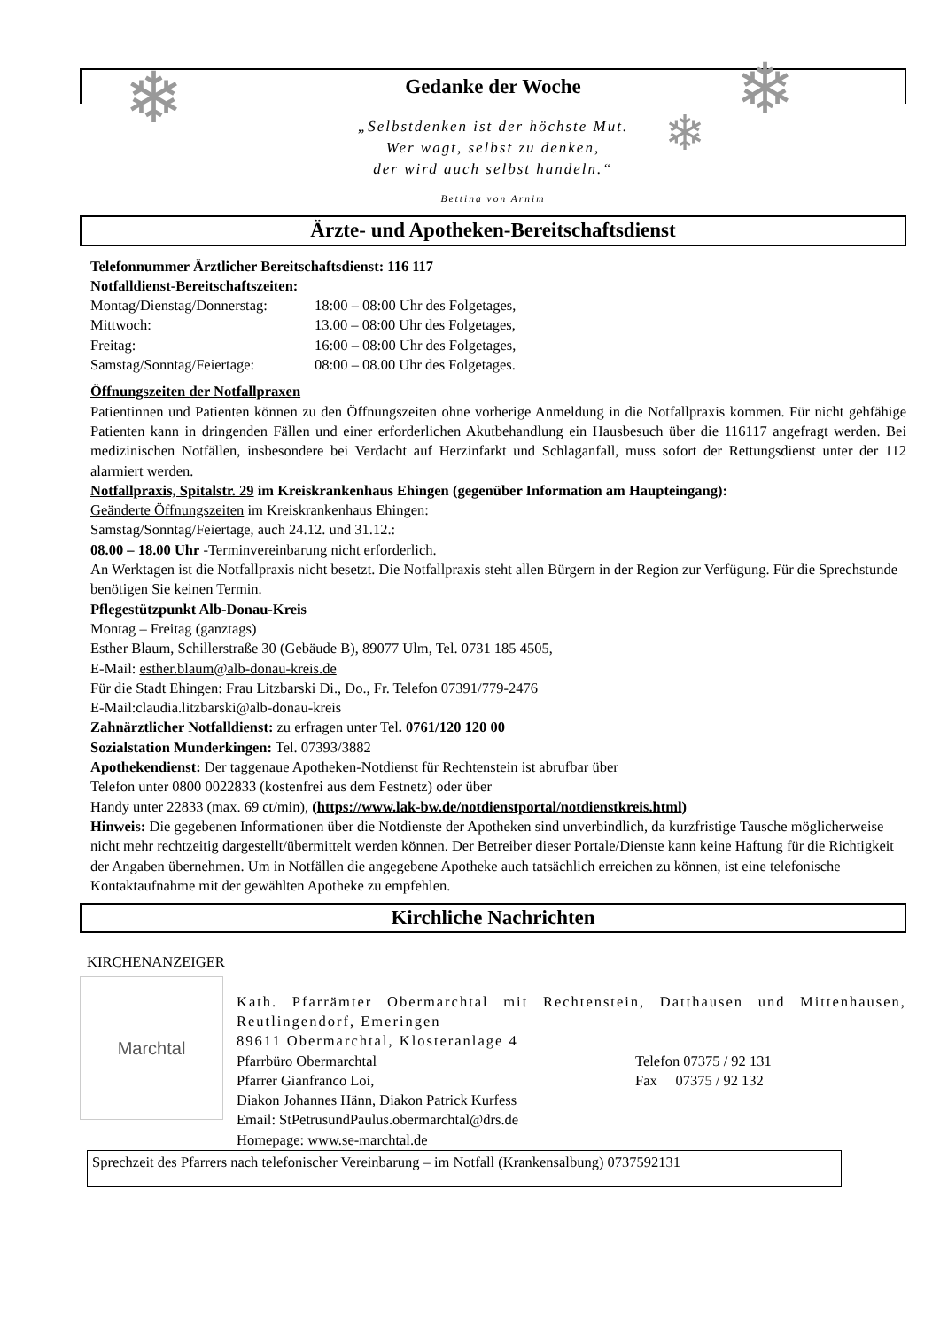Gedanke der Woche
❄ ❄
❄
„Selbstdenken ist der höchste Mut.
Wer wagt, selbst zu denken,
der wird auch selbst handeln.“
Bettina von Arnim
Ärzte- und Apotheken-Bereitschaftsdienst
Telefonnummer Ärztlicher Bereitschaftsdienst: 116 117
Notfalldienst-Bereitschaftszeiten:
| Montag/Dienstag/Donnerstag: | 18:00 – 08:00 Uhr des Folgetages, |
| Mittwoch: | 13.00 – 08:00 Uhr des Folgetages, |
| Freitag: | 16:00 – 08:00 Uhr des Folgetages, |
| Samstag/Sonntag/Feiertage: | 08:00 – 08.00 Uhr des Folgetages. |
Öffnungszeiten der Notfallpraxen
Patientinnen und Patienten können zu den Öffnungszeiten ohne vorherige Anmeldung in die Notfallpraxis kommen. Für nicht gehfähige Patienten kann in dringenden Fällen und einer erforderlichen Akutbehandlung ein Hausbesuch über die 116117 angefragt werden. Bei medizinischen Notfällen, insbesondere bei Verdacht auf Herzinfarkt und Schlaganfall, muss sofort der Rettungsdienst unter der 112 alarmiert werden.
Notfallpraxis, Spitalstr. 29 im Kreiskrankenhaus Ehingen (gegenüber Information am Haupteingang):
Geänderte Öffnungszeiten im Kreiskrankenhaus Ehingen:
Samstag/Sonntag/Feiertage, auch 24.12. und 31.12.:
08.00 – 18.00 Uhr -Terminvereinbarung nicht erforderlich.
An Werktagen ist die Notfallpraxis nicht besetzt. Die Notfallpraxis steht allen Bürgern in der Region zur Verfügung. Für die Sprechstunde benötigen Sie keinen Termin.
Pflegestützpunkt Alb-Donau-Kreis
Montag – Freitag (ganztags)
Esther Blaum, Schillerstraße 30 (Gebäude B), 89077 Ulm, Tel. 0731 185 4505,
E-Mail: esther.blaum@alb-donau-kreis.de
Für die Stadt Ehingen: Frau Litzbarski Di., Do., Fr. Telefon 07391/779-2476
E-Mail:claudia.litzbarski@alb-donau-kreis
Zahnärztlicher Notfalldienst: zu erfragen unter Tel. 0761/120 120 00
Sozialstation Munderkingen: Tel. 07393/3882
Apothekendienst: Der taggenaue Apotheken-Notdienst für Rechtenstein ist abrufbar über
Telefon unter 0800 0022833 (kostenfrei aus dem Festnetz) oder über
Handy unter 22833 (max. 69 ct/min), (https://www.lak-bw.de/notdienstportal/notdienstkreis.html)
Hinweis: Die gegebenen Informationen über die Notdienste der Apotheken sind unverbindlich, da kurzfristige Tausche möglicherweise nicht mehr rechtzeitig dargestellt/übermittelt werden können. Der Betreiber dieser Portale/Dienste kann keine Haftung für die Richtigkeit der Angaben übernehmen. Um in Notfällen die angegebene Apotheke auch tatsächlich erreichen zu können, ist eine telefonische Kontaktaufnahme mit der gewählten Apotheke zu empfehlen.
Kirchliche Nachrichten
KIRCHENANZEIGER
Marchtal
Kath. Pfarrämter Obermarchtal mit Rechtenstein, Datthausen und Mittenhausen, Reutlingendorf, Emeringen
89611 Obermarchtal, Klosteranlage 4
| Pfarrbüro Obermarchtal | Telefon 07375 / 92 131 |
| Pfarrer Gianfranco Loi, | Fax 07375 / 92 132 |
Diakon Johannes Hänn, Diakon Patrick Kurfess
Email: StPetrusundPaulus.obermarchtal@drs.de
Homepage: www.se-marchtal.de
Sprechzeit des Pfarrers nach telefonischer Vereinbarung – im Notfall (Krankensalbung) 0737592131